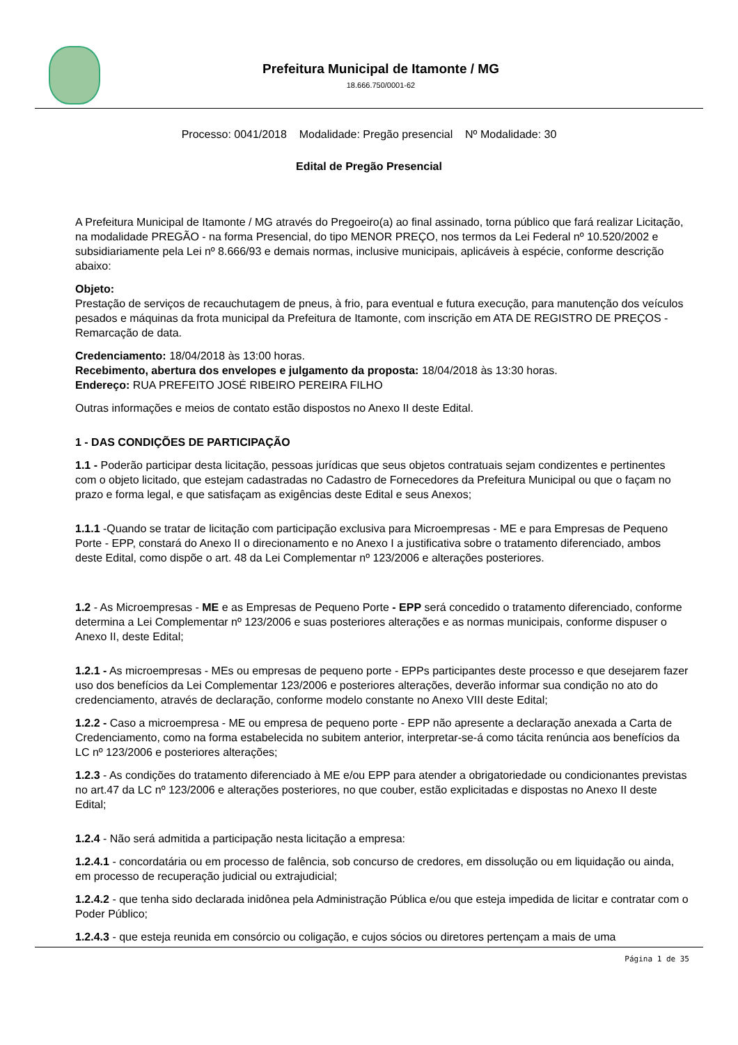Prefeitura Municipal de Itamonte / MG
18.666.750/0001-62
Processo: 0041/2018 Modalidade: Pregão presencial Nº Modalidade: 30
Edital de Pregão Presencial
A Prefeitura Municipal de Itamonte / MG através do Pregoeiro(a) ao final assinado, torna público que fará realizar Licitação, na modalidade PREGÃO - na forma Presencial, do tipo MENOR PREÇO, nos termos da Lei Federal nº 10.520/2002 e subsidiariamente pela Lei nº 8.666/93 e demais normas, inclusive municipais, aplicáveis à espécie, conforme descrição abaixo:
Objeto:
Prestação de serviços de recauchutagem de pneus, à frio, para eventual e futura execução, para manutenção dos veículos pesados e máquinas da frota municipal da Prefeitura de Itamonte, com inscrição em ATA DE REGISTRO DE PREÇOS - Remarcação de data.
Credenciamento: 18/04/2018 às 13:00 horas.
Recebimento, abertura dos envelopes e julgamento da proposta: 18/04/2018 às 13:30 horas.
Endereço: RUA PREFEITO JOSÉ RIBEIRO PEREIRA FILHO
Outras informações e meios de contato estão dispostos no Anexo II deste Edital.
1 - DAS CONDIÇÕES DE PARTICIPAÇÃO
1.1 - Poderão participar desta licitação, pessoas jurídicas que seus objetos contratuais sejam condizentes e pertinentes com o objeto licitado, que estejam cadastradas no Cadastro de Fornecedores da Prefeitura Municipal ou que o façam no prazo e forma legal, e que satisfaçam as exigências deste Edital e seus Anexos;
1.1.1 -Quando se tratar de licitação com participação exclusiva para Microempresas - ME e para Empresas de Pequeno Porte - EPP, constará do Anexo II o direcionamento e no Anexo I a justificativa sobre o tratamento diferenciado, ambos deste Edital, como dispõe o art. 48 da Lei Complementar nº 123/2006 e alterações posteriores.
1.2 - As Microempresas - ME e as Empresas de Pequeno Porte - EPP será concedido o tratamento diferenciado, conforme determina a Lei Complementar nº 123/2006 e suas posteriores alterações e as normas municipais, conforme dispuser o Anexo II, deste Edital;
1.2.1 - As microempresas - MEs ou empresas de pequeno porte - EPPs participantes deste processo e que desejarem fazer uso dos benefícios da Lei Complementar 123/2006 e posteriores alterações, deverão informar sua condição no ato do credenciamento, através de declaração, conforme modelo constante no Anexo VIII deste Edital;
1.2.2 - Caso a microempresa - ME ou empresa de pequeno porte - EPP não apresente a declaração anexada a Carta de Credenciamento, como na forma estabelecida no subitem anterior, interpretar-se-á como tácita renúncia aos benefícios da LC nº 123/2006 e posteriores alterações;
1.2.3 - As condições do tratamento diferenciado à ME e/ou EPP para atender a obrigatoriedade ou condicionantes previstas no art.47 da LC nº 123/2006 e alterações posteriores, no que couber, estão explicitadas e dispostas no Anexo II deste Edital;
1.2.4 - Não será admitida a participação nesta licitação a empresa:
1.2.4.1 - concordatária ou em processo de falência, sob concurso de credores, em dissolução ou em liquidação ou ainda, em processo de recuperação judicial ou extrajudicial;
1.2.4.2 - que tenha sido declarada inidônea pela Administração Pública e/ou que esteja impedida de licitar e contratar com o Poder Público;
1.2.4.3 - que esteja reunida em consórcio ou coligação, e cujos sócios ou diretores pertençam a mais de uma
Página 1 de 35